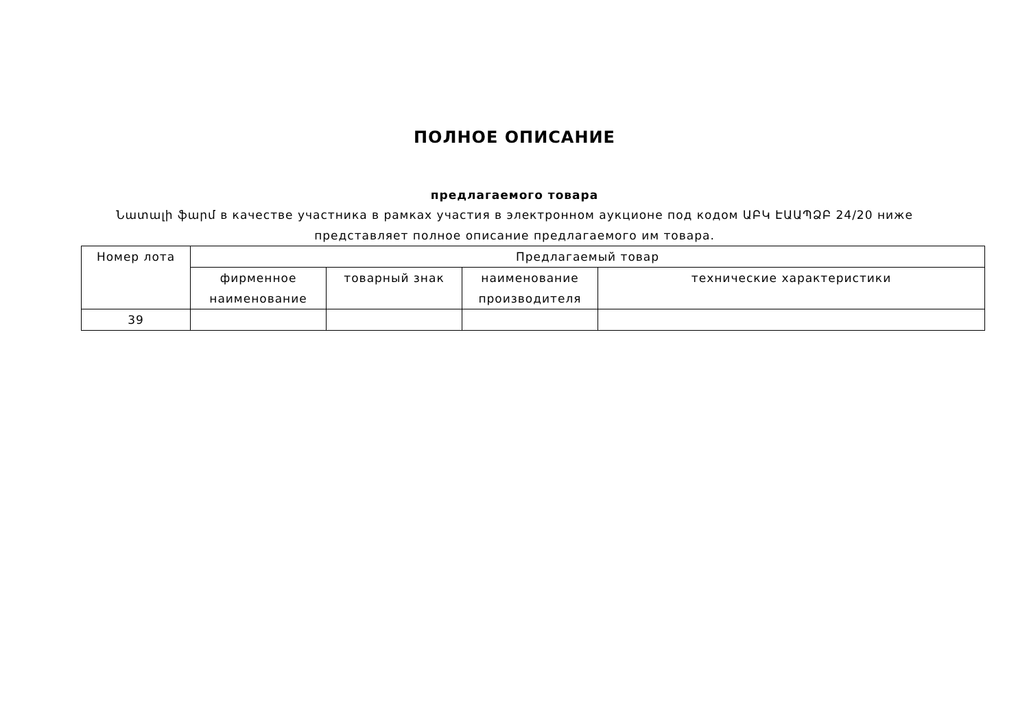ПОЛНОЕ ОПИСАНИЕ
предлагаемого товара
Նատալի ֆարմ в качестве участника в рамках участия в электронном аукционе под кодом ԱԲԿ ԷԱԱՊՁԲ 24/20 ниже представляет полное описание предлагаемого им товара.
| Номер лота | Предлагаемый товар | | | |
| --- | --- | --- | --- | --- |
| | фирменное наименование | товарный знак | наименование производителя | технические характеристики |
| 39 | | | | |